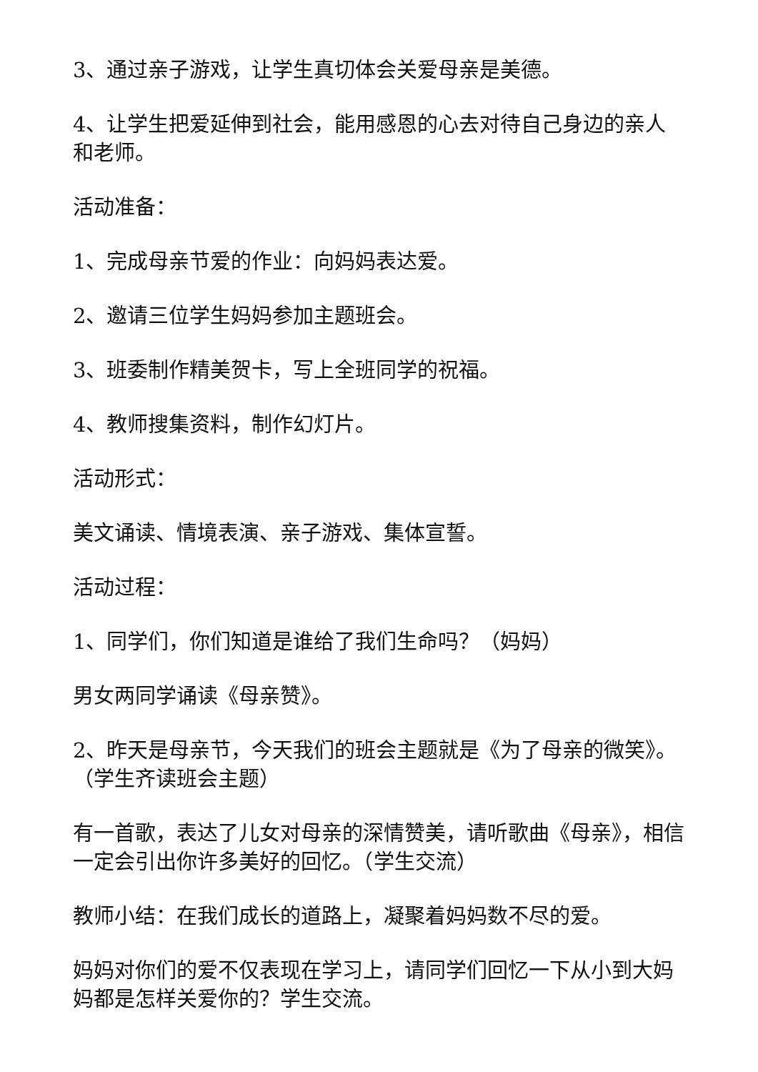3、通过亲子游戏，让学生真切体会关爱母亲是美德。
4、让学生把爱延伸到社会，能用感恩的心去对待自己身边的亲人和老师。
活动准备：
1、完成母亲节爱的作业：向妈妈表达爱。
2、邀请三位学生妈妈参加主题班会。
3、班委制作精美贺卡，写上全班同学的祝福。
4、教师搜集资料，制作幻灯片。
活动形式：
美文诵读、情境表演、亲子游戏、集体宣誓。
活动过程：
1、同学们，你们知道是谁给了我们生命吗？（妈妈）
男女两同学诵读《母亲赞》。
2、昨天是母亲节，今天我们的班会主题就是《为了母亲的微笑》。（学生齐读班会主题）
有一首歌，表达了儿女对母亲的深情赞美，请听歌曲《母亲》，相信一定会引出你许多美好的回忆。（学生交流）
教师小结：在我们成长的道路上，凝聚着妈妈数不尽的爱。
妈妈对你们的爱不仅表现在学习上，请同学们回忆一下从小到大妈妈都是怎样关爱你的？学生交流。